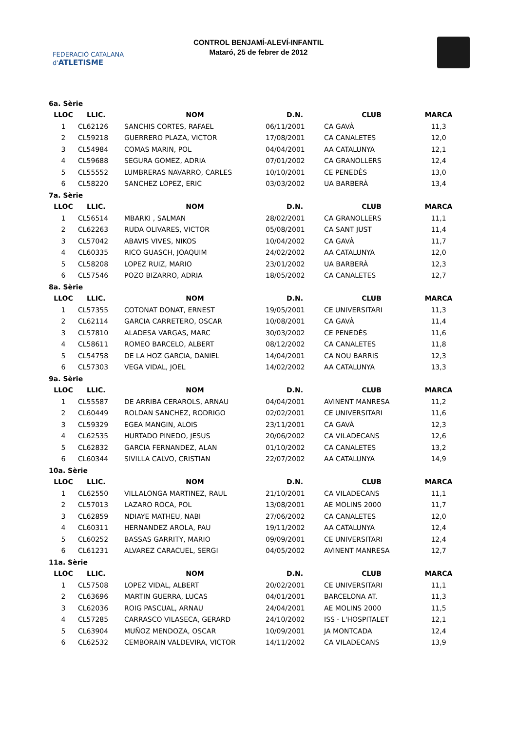FEDERACIÓ CATALANA d'ATLETISME
CONTROL BENJAMÍ-ALEVÍ-INFANTIL
Mataró, 25 de febrer de 2012
| 6a. Sèrie | | | | | |
| LLOC | LLIC. | NOM | D.N. | CLUB | MARCA |
| 1 | CL62126 | SANCHIS CORTES, RAFAEL | 06/11/2001 | CA GAVÀ | 11,3 |
| 2 | CL59218 | GUERRERO PLAZA, VICTOR | 17/08/2001 | CA CANALETES | 12,0 |
| 3 | CL54984 | COMAS MARIN, POL | 04/04/2001 | AA CATALUNYA | 12,1 |
| 4 | CL59688 | SEGURA GOMEZ, ADRIA | 07/01/2002 | CA GRANOLLERS | 12,4 |
| 5 | CL55552 | LUMBRERAS NAVARRO, CARLES | 10/10/2001 | CE PENEDÈS | 13,0 |
| 6 | CL58220 | SANCHEZ LOPEZ, ERIC | 03/03/2002 | UA BARBERÀ | 13,4 |
| 7a. Sèrie | | | | | |
| LLOC | LLIC. | NOM | D.N. | CLUB | MARCA |
| 1 | CL56514 | MBARKI , SALMAN | 28/02/2001 | CA GRANOLLERS | 11,1 |
| 2 | CL62263 | RUDA OLIVARES, VICTOR | 05/08/2001 | CA SANT JUST | 11,4 |
| 3 | CL57042 | ABAVIS VIVES, NIKOS | 10/04/2002 | CA GAVÀ | 11,7 |
| 4 | CL60335 | RICO GUASCH, JOAQUIM | 24/02/2002 | AA CATALUNYA | 12,0 |
| 5 | CL58208 | LOPEZ RUIZ, MARIO | 23/01/2002 | UA BARBERÀ | 12,3 |
| 6 | CL57546 | POZO BIZARRO, ADRIA | 18/05/2002 | CA CANALETES | 12,7 |
| 8a. Sèrie | | | | | |
| LLOC | LLIC. | NOM | D.N. | CLUB | MARCA |
| 1 | CL57355 | COTONAT DONAT, ERNEST | 19/05/2001 | CE UNIVERSITARI | 11,3 |
| 2 | CL62114 | GARCIA CARRETERO, OSCAR | 10/08/2001 | CA GAVÀ | 11,4 |
| 3 | CL57810 | ALADESA VARGAS, MARC | 30/03/2002 | CE PENEDÈS | 11,6 |
| 4 | CL58611 | ROMEO BARCELO, ALBERT | 08/12/2002 | CA CANALETES | 11,8 |
| 5 | CL54758 | DE LA HOZ GARCIA, DANIEL | 14/04/2001 | CA NOU BARRIS | 12,3 |
| 6 | CL57303 | VEGA VIDAL, JOEL | 14/02/2002 | AA CATALUNYA | 13,3 |
| 9a. Sèrie | | | | | |
| LLOC | LLIC. | NOM | D.N. | CLUB | MARCA |
| 1 | CL55587 | DE ARRIBA CERAROLS, ARNAU | 04/04/2001 | AVINENT MANRESA | 11,2 |
| 2 | CL60449 | ROLDAN SANCHEZ, RODRIGO | 02/02/2001 | CE UNIVERSITARI | 11,6 |
| 3 | CL59329 | EGEA MANGIN, ALOIS | 23/11/2001 | CA GAVÀ | 12,3 |
| 4 | CL62535 | HURTADO PINEDO, JESUS | 20/06/2002 | CA VILADECANS | 12,6 |
| 5 | CL62832 | GARCIA FERNANDEZ, ALAN | 01/10/2002 | CA CANALETES | 13,2 |
| 6 | CL60344 | SIVILLA CALVO, CRISTIAN | 22/07/2002 | AA CATALUNYA | 14,9 |
| 10a. Sèrie | | | | | |
| LLOC | LLIC. | NOM | D.N. | CLUB | MARCA |
| 1 | CL62550 | VILLALONGA MARTINEZ, RAUL | 21/10/2001 | CA VILADECANS | 11,1 |
| 2 | CL57013 | LAZARO ROCA, POL | 13/08/2001 | AE MOLINS 2000 | 11,7 |
| 3 | CL62859 | NDIAYE MATHEU, NABI | 27/06/2002 | CA CANALETES | 12,0 |
| 4 | CL60311 | HERNANDEZ AROLA, PAU | 19/11/2002 | AA CATALUNYA | 12,4 |
| 5 | CL60252 | BASSAS GARRITY, MARIO | 09/09/2001 | CE UNIVERSITARI | 12,4 |
| 6 | CL61231 | ALVAREZ CARACUEL, SERGI | 04/05/2002 | AVINENT MANRESA | 12,7 |
| 11a. Sèrie | | | | | |
| LLOC | LLIC. | NOM | D.N. | CLUB | MARCA |
| 1 | CL57508 | LOPEZ VIDAL, ALBERT | 20/02/2001 | CE UNIVERSITARI | 11,1 |
| 2 | CL63696 | MARTIN GUERRA, LUCAS | 04/01/2001 | BARCELONA AT. | 11,3 |
| 3 | CL62036 | ROIG PASCUAL, ARNAU | 24/04/2001 | AE MOLINS 2000 | 11,5 |
| 4 | CL57285 | CARRASCO VILASECA, GERARD | 24/10/2002 | ISS - L'HOSPITALET | 12,1 |
| 5 | CL63904 | MUÑOZ MENDOZA, OSCAR | 10/09/2001 | JA MONTCADA | 12,4 |
| 6 | CL62532 | CEMBORAIN VALDEVIRA, VICTOR | 14/11/2002 | CA VILADECANS | 13,9 |